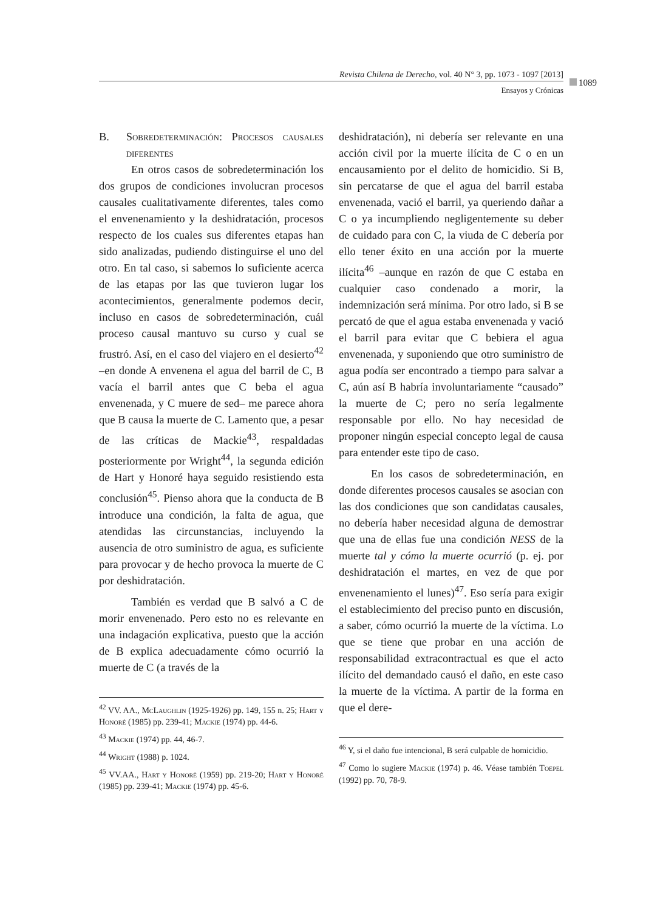Revista Chilena de Derecho, vol. 40 N° 3, pp. 1073 - 1097 [2013]
1089
Ensayos y Crónicas
B. Sobredeterminación: Procesos causales diferentes
En otros casos de sobredeterminación los dos grupos de condiciones involucran procesos causales cualitativamente diferentes, tales como el envenenamiento y la deshidratación, procesos respecto de los cuales sus diferentes etapas han sido analizadas, pudiendo distinguirse el uno del otro. En tal caso, si sabemos lo suficiente acerca de las etapas por las que tuvieron lugar los acontecimientos, generalmente podemos decir, incluso en casos de sobredeterminación, cuál proceso causal mantuvo su curso y cual se frustró. Así, en el caso del viajero en el desierto<sup>42</sup> –en donde A envenena el agua del barril de C, B vacía el barril antes que C beba el agua envenenada, y C muere de sed– me parece ahora que B causa la muerte de C. Lamento que, a pesar de las críticas de Mackie<sup>43</sup>, respaldadas posteriormente por Wright<sup>44</sup>, la segunda edición de Hart y Honoré haya seguido resistiendo esta conclusión<sup>45</sup>. Pienso ahora que la conducta de B introduce una condición, la falta de agua, que atendidas las circunstancias, incluyendo la ausencia de otro suministro de agua, es suficiente para provocar y de hecho provoca la muerte de C por deshidratación.
También es verdad que B salvó a C de morir envenenado. Pero esto no es relevante en una indagación explicativa, puesto que la acción de B explica adecuadamente cómo ocurrió la muerte de C (a través de la
<sup>42</sup> VV. AA., McLaughlin (1925-1926) pp. 149, 155 n. 25; Hart y Honoré (1985) pp. 239-41; Mackie (1974) pp. 44-6.
<sup>43</sup> Mackie (1974) pp. 44, 46-7.
<sup>44</sup> Wright (1988) p. 1024.
<sup>45</sup> VV.AA., Hart y Honoré (1959) pp. 219-20; Hart y Honoré (1985) pp. 239-41; Mackie (1974) pp. 45-6.
deshidratación), ni debería ser relevante en una acción civil por la muerte ilícita de C o en un encausamiento por el delito de homicidio. Si B, sin percatarse de que el agua del barril estaba envenenada, vació el barril, ya queriendo dañar a C o ya incumpliendo negligentemente su deber de cuidado para con C, la viuda de C debería por ello tener éxito en una acción por la muerte ilícita<sup>46</sup> –aunque en razón de que C estaba en cualquier caso condenado a morir, la indemnización será mínima. Por otro lado, si B se percató de que el agua estaba envenenada y vació el barril para evitar que C bebiera el agua envenenada, y suponiendo que otro suministro de agua podía ser encontrado a tiempo para salvar a C, aún así B habría involuntariamente “causado” la muerte de C; pero no sería legalmente responsable por ello. No hay necesidad de proponer ningún especial concepto legal de causa para entender este tipo de caso.
En los casos de sobredeterminación, en donde diferentes procesos causales se asocian con las dos condiciones que son candidatas causales, no debería haber necesidad alguna de demostrar que una de ellas fue una condición NESS de la muerte tal y cómo la muerte ocurrió (p. ej. por deshidratación el martes, en vez de que por envenenamiento el lunes)<sup>47</sup>. Eso sería para exigir el establecimiento del preciso punto en discusión, a saber, cómo ocurrió la muerte de la víctima. Lo que se tiene que probar en una acción de responsabilidad extracontractual es que el acto ilícito del demandado causó el daño, en este caso la muerte de la víctima. A partir de la forma en que el dere-
<sup>46</sup> Y, si el daño fue intencional, B será culpable de homicidio.
<sup>47</sup> Como lo sugiere Mackie (1974) p. 46. Véase también Toepel (1992) pp. 70, 78-9.